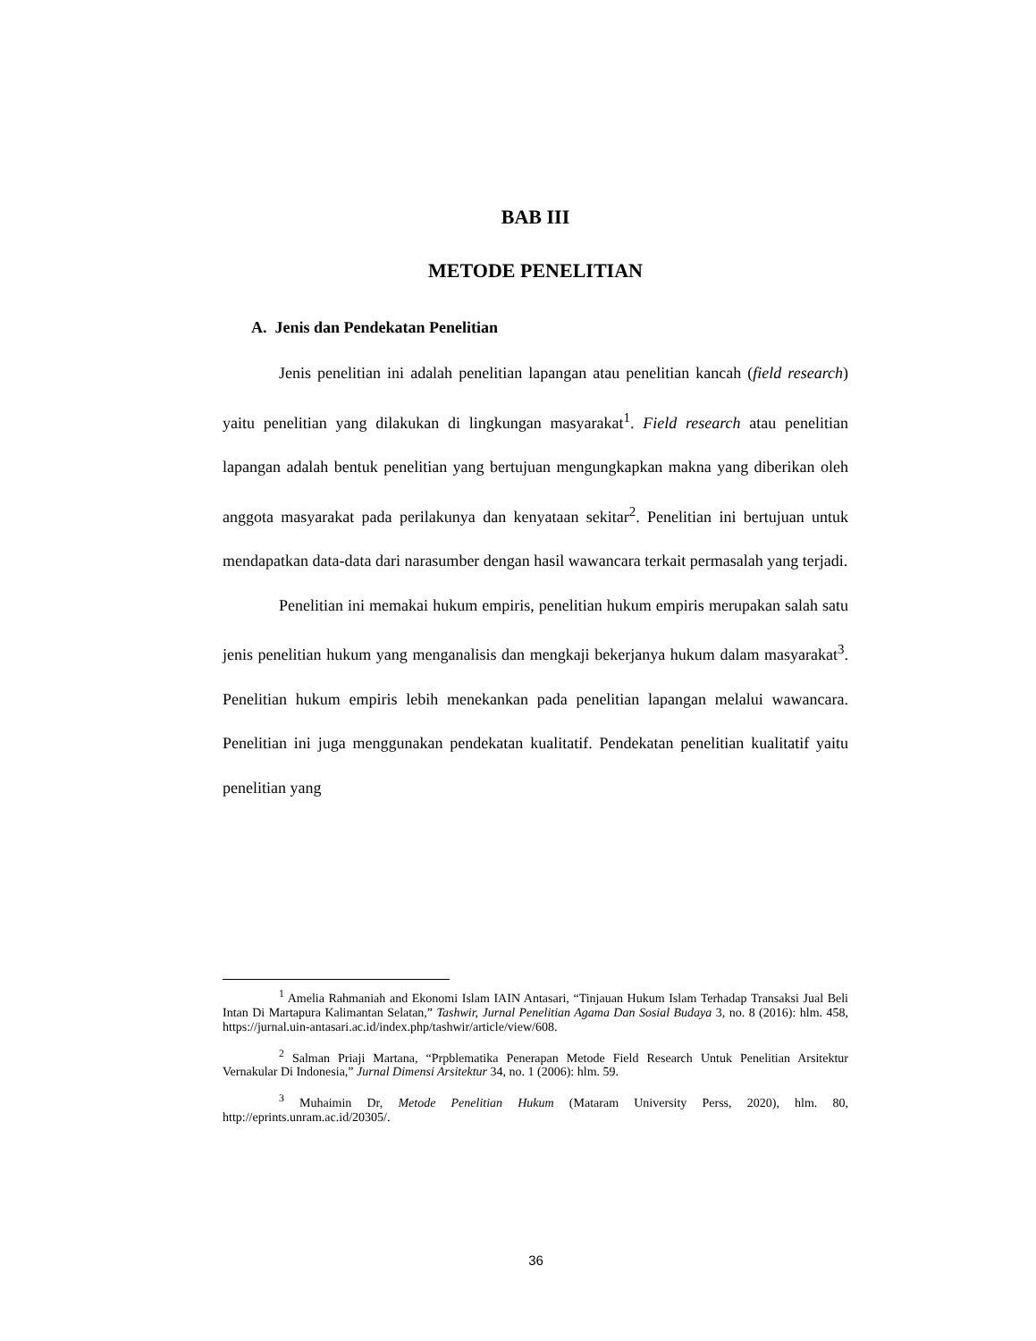BAB III
METODE PENELITIAN
A. Jenis dan Pendekatan Penelitian
Jenis penelitian ini adalah penelitian lapangan atau penelitian kancah (field research) yaitu penelitian yang dilakukan di lingkungan masyarakat<sup>1</sup>. Field research atau penelitian lapangan adalah bentuk penelitian yang bertujuan mengungkapkan makna yang diberikan oleh anggota masyarakat pada perilakunya dan kenyataan sekitar<sup>2</sup>. Penelitian ini bertujuan untuk mendapatkan data-data dari narasumber dengan hasil wawancara terkait permasalah yang terjadi.
Penelitian ini memakai hukum empiris, penelitian hukum empiris merupakan salah satu jenis penelitian hukum yang menganalisis dan mengkaji bekerjanya hukum dalam masyarakat<sup>3</sup>. Penelitian hukum empiris lebih menekankan pada penelitian lapangan melalui wawancara. Penelitian ini juga menggunakan pendekatan kualitatif. Pendekatan penelitian kualitatif yaitu penelitian yang
<sup>1</sup> Amelia Rahmaniah and Ekonomi Islam IAIN Antasari, “Tinjauan Hukum Islam Terhadap Transaksi Jual Beli Intan Di Martapura Kalimantan Selatan,” Tashwir, Jurnal Penelitian Agama Dan Sosial Budaya 3, no. 8 (2016): hlm. 458, https://jurnal.uin-antasari.ac.id/index.php/tashwir/article/view/608.
<sup>2</sup> Salman Priaji Martana, “Prpblematika Penerapan Metode Field Research Untuk Penelitian Arsitektur Vernakular Di Indonesia,” Jurnal Dimensi Arsitektur 34, no. 1 (2006): hlm. 59.
<sup>3</sup> Muhaimin Dr, Metode Penelitian Hukum (Mataram University Perss, 2020), hlm. 80, http://eprints.unram.ac.id/20305/.
36